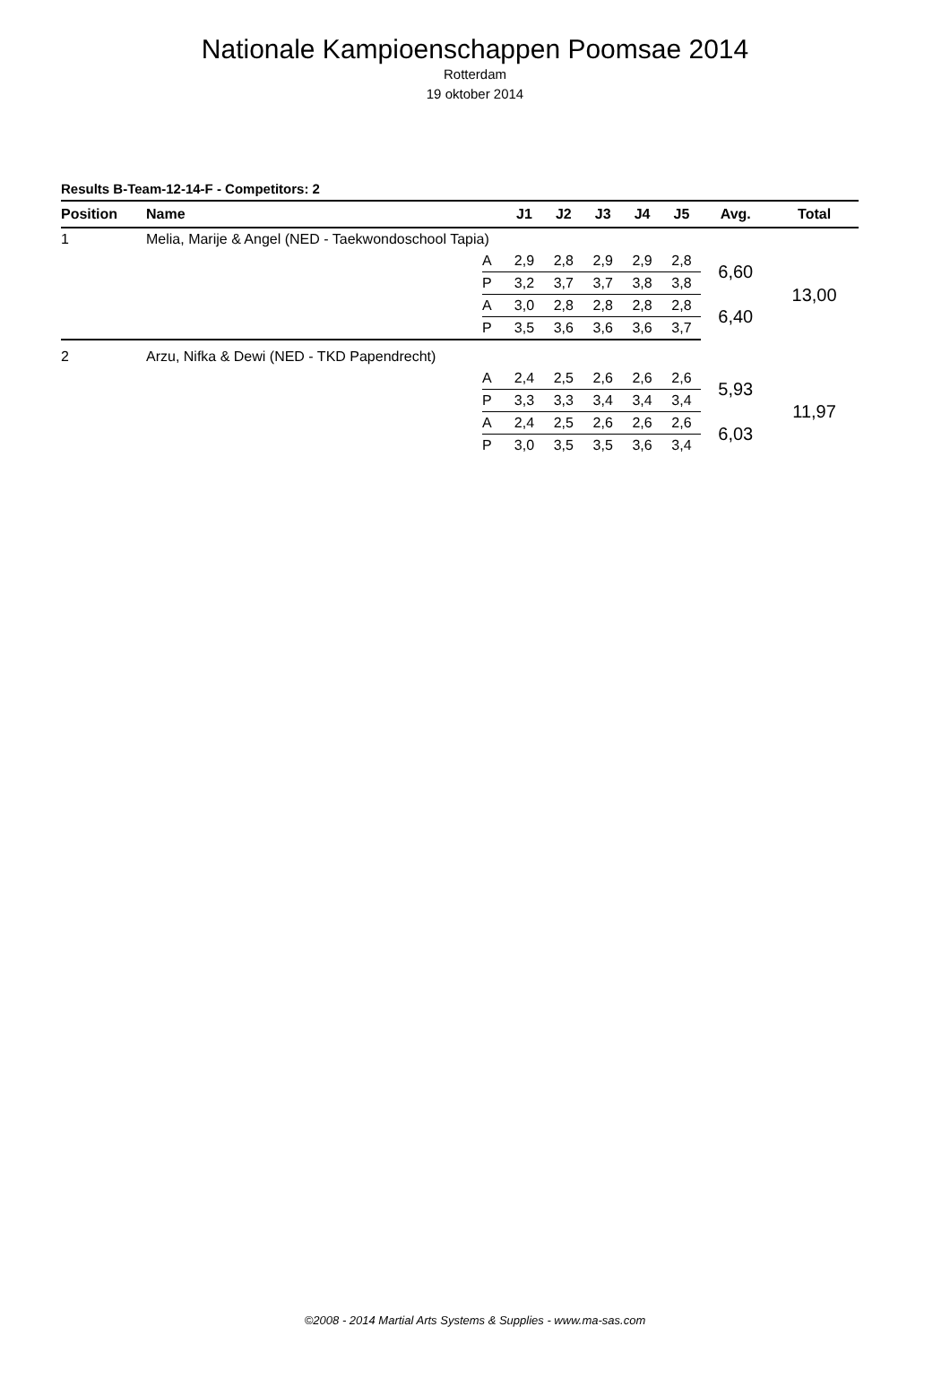Nationale Kampioenschappen Poomsae 2014
Rotterdam
19 oktober 2014
Results B-Team-12-14-F - Competitors: 2
| Position | Name | | J1 | J2 | J3 | J4 | J5 | Avg. | Total |
| --- | --- | --- | --- | --- | --- | --- | --- | --- | --- |
| 1 | Melia, Marije & Angel (NED - Taekwondoschool Tapia) | | | | | | | | |
| | | A | 2,9 | 2,8 | 2,9 | 2,9 | 2,8 | 6,60 | 13,00 |
| | | P | 3,2 | 3,7 | 3,7 | 3,8 | 3,8 | | |
| | | A | 3,0 | 2,8 | 2,8 | 2,8 | 2,8 | 6,40 | |
| | | P | 3,5 | 3,6 | 3,6 | 3,6 | 3,7 | | |
| 2 | Arzu, Nifka & Dewi (NED - TKD Papendrecht) | | | | | | | | |
| | | A | 2,4 | 2,5 | 2,6 | 2,6 | 2,6 | 5,93 | 11,97 |
| | | P | 3,3 | 3,3 | 3,4 | 3,4 | 3,4 | | |
| | | A | 2,4 | 2,5 | 2,6 | 2,6 | 2,6 | 6,03 | |
| | | P | 3,0 | 3,5 | 3,5 | 3,6 | 3,4 | | |
©2008 - 2014 Martial Arts Systems & Supplies - www.ma-sas.com